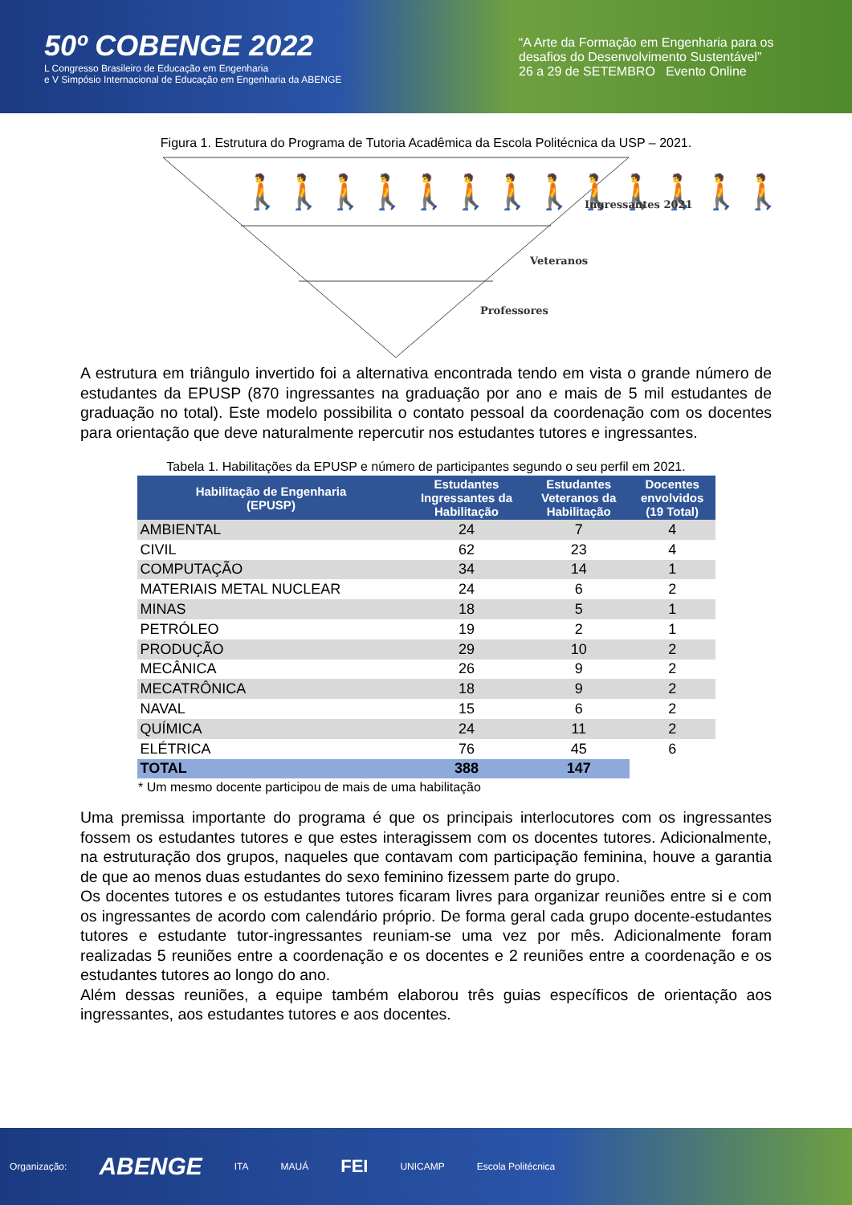50º COBENGE 2022
L Congresso Brasileiro de Educação em Engenharia
e V Simpósio Internacional de Educação em Engenharia da ABENGE
“A Arte da Formação em Engenharia para os desafios do Desenvolvimento Sustentável”
26 a 29 de SETEMBRO Evento Online
Figura 1. Estrutura do Programa de Tutoria Acadêmica da Escola Politécnica da USP – 2021.
🚶🚶🚶🚶🚶🚶🚶🚶🚶🚶🚶🚶🚶
Ingressantes 2021
Veteranos
Professores
A estrutura em triângulo invertido foi a alternativa encontrada tendo em vista o grande número de estudantes da EPUSP (870 ingressantes na graduação por ano e mais de 5 mil estudantes de graduação no total). Este modelo possibilita o contato pessoal da coordenação com os docentes para orientação que deve naturalmente repercutir nos estudantes tutores e ingressantes.
Tabela 1. Habilitações da EPUSP e número de participantes segundo o seu perfil em 2021.
| Habilitação de Engenharia (EPUSP) | Estudantes Ingressantes da Habilitação | Estudantes Veteranos da Habilitação | Docentes envolvidos (19 Total) |
| --- | --- | --- | --- |
| AMBIENTAL | 24 | 7 | 4 |
| CIVIL | 62 | 23 | 4 |
| COMPUTAÇÃO | 34 | 14 | 1 |
| MATERIAIS METAL NUCLEAR | 24 | 6 | 2 |
| MINAS | 18 | 5 | 1 |
| PETRÓLEO | 19 | 2 | 1 |
| PRODUÇÃO | 29 | 10 | 2 |
| MECÂNICA | 26 | 9 | 2 |
| MECATRÔNICA | 18 | 9 | 2 |
| NAVAL | 15 | 6 | 2 |
| QUÍMICA | 24 | 11 | 2 |
| ELÉTRICA | 76 | 45 | 6 |
| TOTAL | 388 | 147 | |
* Um mesmo docente participou de mais de uma habilitação
Uma premissa importante do programa é que os principais interlocutores com os ingressantes fossem os estudantes tutores e que estes interagissem com os docentes tutores. Adicionalmente, na estruturação dos grupos, naqueles que contavam com participação feminina, houve a garantia de que ao menos duas estudantes do sexo feminino fizessem parte do grupo.
Os docentes tutores e os estudantes tutores ficaram livres para organizar reuniões entre si e com os ingressantes de acordo com calendário próprio. De forma geral cada grupo docente-estudantes tutores e estudante tutor-ingressantes reuniam-se uma vez por mês. Adicionalmente foram realizadas 5 reuniões entre a coordenação e os docentes e 2 reuniões entre a coordenação e os estudantes tutores ao longo do ano.
Além dessas reuniões, a equipe também elaborou três guias específicos de orientação aos ingressantes, aos estudantes tutores e aos docentes.
Organização: ABENGE ITA MAUÁ FEI UNICAMP Escola Politécnica